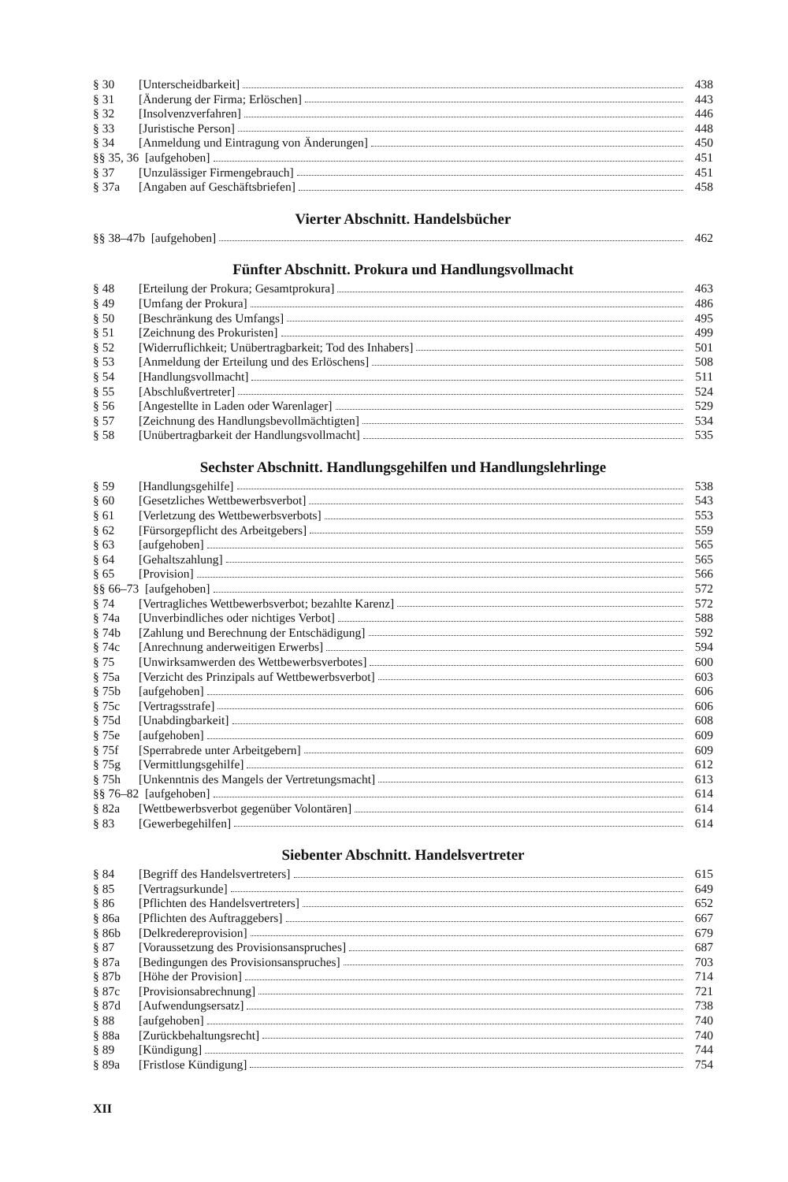§ 30 [Unterscheidbarkeit] 438
§ 31 [Änderung der Firma; Erlöschen] 443
§ 32 [Insolvenzverfahren] 446
§ 33 [Juristische Person] 448
§ 34 [Anmeldung und Eintragung von Änderungen] 450
§§ 35, 36 [aufgehoben] 451
§ 37 [Unzulässiger Firmengebrauch] 451
§ 37a [Angaben auf Geschäftsbriefen] 458
Vierter Abschnitt. Handelsbücher
§§ 38–47b [aufgehoben] 462
Fünfter Abschnitt. Prokura und Handlungsvollmacht
§ 48 [Erteilung der Prokura; Gesamtprokura] 463
§ 49 [Umfang der Prokura] 486
§ 50 [Beschränkung des Umfangs] 495
§ 51 [Zeichnung des Prokuristen] 499
§ 52 [Widerruflichkeit; Unübertragbarkeit; Tod des Inhabers] 501
§ 53 [Anmeldung der Erteilung und des Erlöschens] 508
§ 54 [Handlungsvollmacht] 511
§ 55 [Abschlußvertreter] 524
§ 56 [Angestellte in Laden oder Warenlager] 529
§ 57 [Zeichnung des Handlungsbevollmächtigten] 534
§ 58 [Unübertragbarkeit der Handlungsvollmacht] 535
Sechster Abschnitt. Handlungsgehilfen und Handlungslehrlinge
§ 59 [Handlungsgehilfe] 538
§ 60 [Gesetzliches Wettbewerbsverbot] 543
§ 61 [Verletzung des Wettbewerbsverbots] 553
§ 62 [Fürsorgepflicht des Arbeitgebers] 559
§ 63 [aufgehoben] 565
§ 64 [Gehaltszahlung] 565
§ 65 [Provision] 566
§§ 66–73 [aufgehoben] 572
§ 74 [Vertragliches Wettbewerbsverbot; bezahlte Karenz] 572
§ 74a [Unverbindliches oder nichtiges Verbot] 588
§ 74b [Zahlung und Berechnung der Entschädigung] 592
§ 74c [Anrechnung anderweitigen Erwerbs] 594
§ 75 [Unwirksamwerden des Wettbewerbsverbotes] 600
§ 75a [Verzicht des Prinzipals auf Wettbewerbsverbot] 603
§ 75b [aufgehoben] 606
§ 75c [Vertragsstrafe] 606
§ 75d [Unabdingbarkeit] 608
§ 75e [aufgehoben] 609
§ 75f [Sperrabrede unter Arbeitgebern] 609
§ 75g [Vermittlungsgehilfe] 612
§ 75h [Unkenntnis des Mangels der Vertretungsmacht] 613
§§ 76–82 [aufgehoben] 614
§ 82a [Wettbewerbsverbot gegenüber Volontären] 614
§ 83 [Gewerbegehilfen] 614
Siebenter Abschnitt. Handelsvertreter
§ 84 [Begriff des Handelsvertreters] 615
§ 85 [Vertragsurkunde] 649
§ 86 [Pflichten des Handelsvertreters] 652
§ 86a [Pflichten des Auftraggebers] 667
§ 86b [Delkredereprovision] 679
§ 87 [Voraussetzung des Provisionsanspruches] 687
§ 87a [Bedingungen des Provisionsanspruches] 703
§ 87b [Höhe der Provision] 714
§ 87c [Provisionsabrechnung] 721
§ 87d [Aufwendungsersatz] 738
§ 88 [aufgehoben] 740
§ 88a [Zurückbehaltungsrecht] 740
§ 89 [Kündigung] 744
§ 89a [Fristlose Kündigung] 754
XII